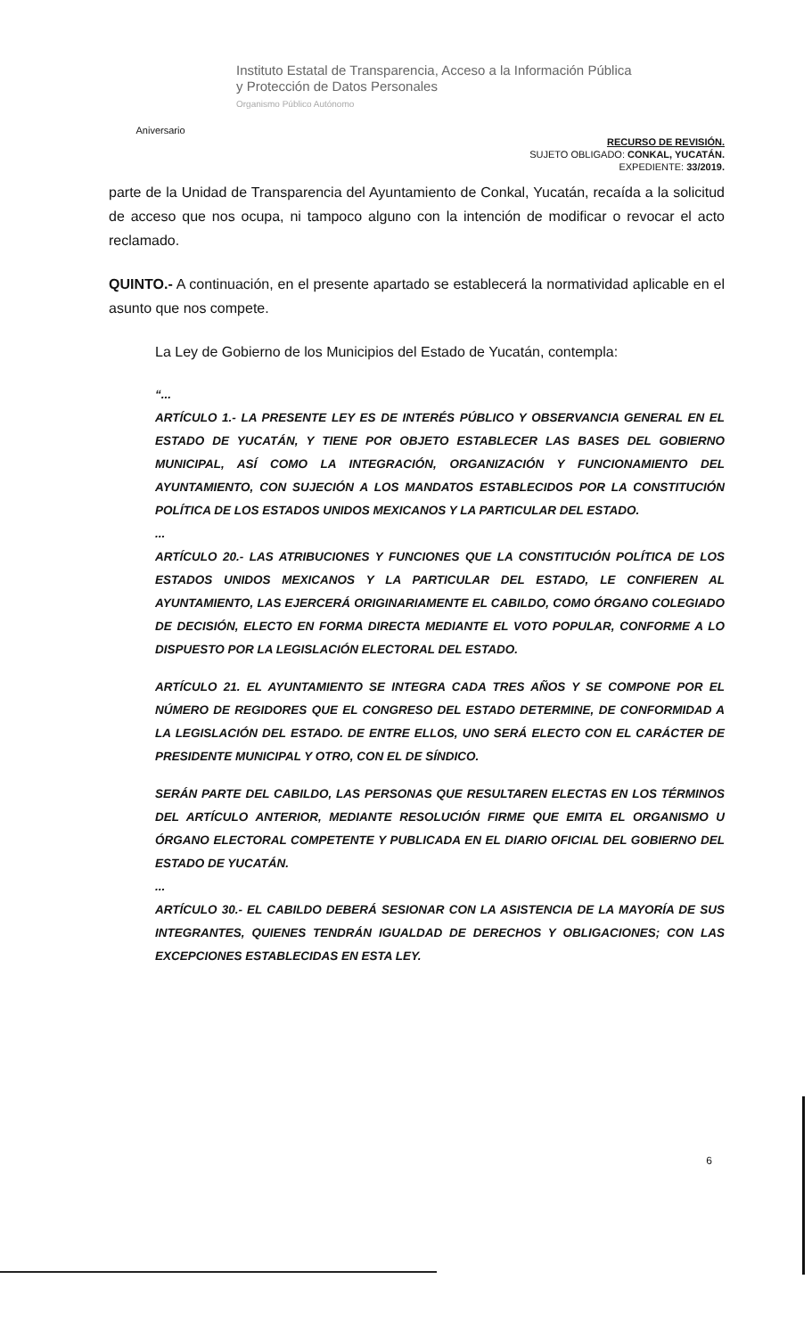Aniversario
Instituto Estatal de Transparencia, Acceso a la Información Pública
y Protección de Datos Personales
Organismo Público Autónomo
RECURSO DE REVISIÓN.
SUJETO OBLIGADO: CONKAL, YUCATÁN.
EXPEDIENTE: 33/2019.
parte de la Unidad de Transparencia del Ayuntamiento de Conkal, Yucatán, recaída a la solicitud de acceso que nos ocupa, ni tampoco alguno con la intención de modificar o revocar el acto reclamado.
QUINTO.- A continuación, en el presente apartado se establecerá la normatividad aplicable en el asunto que nos compete.
La Ley de Gobierno de los Municipios del Estado de Yucatán, contempla:
“...
ARTÍCULO 1.- LA PRESENTE LEY ES DE INTERÉS PÚBLICO Y OBSERVANCIA GENERAL EN EL ESTADO DE YUCATÁN, Y TIENE POR OBJETO ESTABLECER LAS BASES DEL GOBIERNO MUNICIPAL, ASÍ COMO LA INTEGRACIÓN, ORGANIZACIÓN Y FUNCIONAMIENTO DEL AYUNTAMIENTO, CON SUJECIÓN A LOS MANDATOS ESTABLECIDOS POR LA CONSTITUCIÓN POLÍTICA DE LOS ESTADOS UNIDOS MEXICANOS Y LA PARTICULAR DEL ESTADO.
...
ARTÍCULO 20.- LAS ATRIBUCIONES Y FUNCIONES QUE LA CONSTITUCIÓN POLÍTICA DE LOS ESTADOS UNIDOS MEXICANOS Y LA PARTICULAR DEL ESTADO, LE CONFIEREN AL AYUNTAMIENTO, LAS EJERCERÁ ORIGINARIAMENTE EL CABILDO, COMO ÓRGANO COLEGIADO DE DECISIÓN, ELECTO EN FORMA DIRECTA MEDIANTE EL VOTO POPULAR, CONFORME A LO DISPUESTO POR LA LEGISLACIÓN ELECTORAL DEL ESTADO.
ARTÍCULO 21. EL AYUNTAMIENTO SE INTEGRA CADA TRES AÑOS Y SE COMPONE POR EL NÚMERO DE REGIDORES QUE EL CONGRESO DEL ESTADO DETERMINE, DE CONFORMIDAD A LA LEGISLACIÓN DEL ESTADO. DE ENTRE ELLOS, UNO SERÁ ELECTO CON EL CARÁCTER DE PRESIDENTE MUNICIPAL Y OTRO, CON EL DE SÍNDICO.
SERÁN PARTE DEL CABILDO, LAS PERSONAS QUE RESULTAREN ELECTAS EN LOS TÉRMINOS DEL ARTÍCULO ANTERIOR, MEDIANTE RESOLUCIÓN FIRME QUE EMITA EL ORGANISMO U ÓRGANO ELECTORAL COMPETENTE Y PUBLICADA EN EL DIARIO OFICIAL DEL GOBIERNO DEL ESTADO DE YUCATÁN.
...
ARTÍCULO 30.- EL CABILDO DEBERÁ SESIONAR CON LA ASISTENCIA DE LA MAYORÍA DE SUS INTEGRANTES, QUIENES TENDRÁN IGUALDAD DE DERECHOS Y OBLIGACIONES; CON LAS EXCEPCIONES ESTABLECIDAS EN ESTA LEY.
6